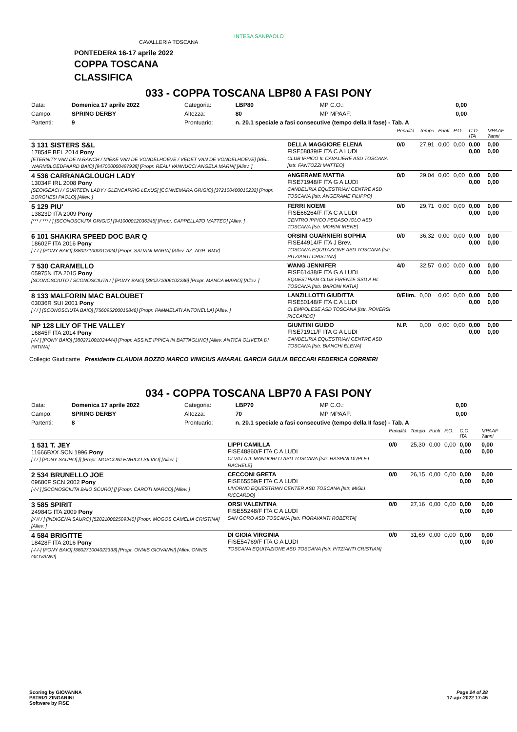CAVALLERIA TOSCANA
INTESA SANPAOLO
PONTEDERA 16-17 aprile 2022
COPPA TOSCANA
CLASSIFICA
033 - COPPA TOSCANA LBP80 A FASI PONY
| Data: | Domenica 17 aprile 2022 | Categoria: | LBP80 | MP C.O.: | 0,00 |
| Campo: | SPRING DERBY | Altezza: | 80 | MP MPAAF: | 0,00 |
| Partenti: | 9 | Prontuario: | n. 20.1 speciale a fasi consecutive (tempo della II fase) - Tab. A | | |
| | | Penalità | Tempo | Punti | P.O. | C.O. ITA | MPAAF 7anni |
| 3 131 SISTERS S&L 17854F BEL 2014 Pony [ETERNITY VAN DE N.RANCH / MIEKE VAN DE VONDELHOEVE / VEDET VAN DE VONDELHOEVE] [BEL. WARMBLOEDPAARD BAIO] [947000000497938] [Propr. REALI VANNUCCI ANGELA MARIA] [Allev. ] | DELLA MAGGIORE ELENA FISE58839/F ITA C A LUDI CLUB IPPICO IL CAVALIERE ASD TOSCANA [Istr. FANTOZZI MATTEO] | 0/0 | 27,91 | 0,00 | 0,00 | 0,00 0,00 | 0,00 0,00 |
| 4 536 CARRANAGLOUGH LADY 13034F IRL 2008 Pony [SEOIGEACH / GURTEEN LADY / GLENCARRIG LEXUS] [CONNEMARA GRIGIO] [372100400010232] [Propr. BORGHESI PAOLO] [Allev. ] | ANGERAME MATTIA FISE71948/F ITA G A LUDI CANDELIRIA EQUESTRIAN CENTRE ASD TOSCANA [Istr. ANGERAME FILIPPO] | 0/0 | 29,04 | 0,00 | 0,00 | 0,00 0,00 | 0,00 0,00 |
| 5 129 PIU' 13823D ITA 2009 Pony [*** / *** / ] [SCONOSCIUTA GRIGIO] [941000012036345] [Propr. CAPPELLATO MATTEO] [Allev. ] | FERRI NOEMI FISE66264/F ITA C A LUDI CENTRO IPPICO PEGASO IOLO ASD TOSCANA [Istr. MORINI IRENE] | 0/0 | 29,71 | 0,00 | 0,00 | 0,00 0,00 | 0,00 0,00 |
| 6 101 SHAKIRA SPEED DOC BAR Q 18602F ITA 2016 Pony [-/-/-] [PONY BAIO] [380271000011624] [Propr. SALVINI MARIA] [Allev. AZ. AGR. BMV] | ORSINI GUARNIERI SOPHIA FISE44914/F ITA J Brev. TOSCANA EQUITAZIONE ASD TOSCANA [Istr. PITZIANTI CRISTIAN] | 0/0 | 36,32 | 0,00 | 0,00 | 0,00 0,00 | 0,00 0,00 |
| 7 530 CARAMELLO 05975N ITA 2015 Pony [SCONOSCIUTO / SCONOSCIUTA / ] [PONY BAIO] [380271006102236] [Propr. MANCA MARIO] [Allev. ] | WANG JENNIFER FISE61438/F ITA G A LUDI EQUESTRIAN CLUB FIRENZE SSD A RL TOSCANA [Istr. BARONI KATIA] | 4/0 | 32,57 | 0,00 | 0,00 | 0,00 0,00 | 0,00 0,00 |
| 8 133 MALFORIN MAC BALOUBET 03036R SUI 2001 Pony [ / / ] [SCONOSCIUTA BAIO] [756095200015846] [Propr. PAMMELATI ANTONELLA] [Allev. ] | LANZILLOTTI GIUDITTA FISE50148/F ITA C A LUDI CI EMPOLESE ASD TOSCANA [Istr. ROVERSI RICCARDO] | 0/Elim. | 0,00 | 0,00 | 0,00 | 0,00 0,00 | 0,00 0,00 |
| NP 128 LILY OF THE VALLEY 16845F ITA 2014 Pony [-/-/ ] [PONY BAIO] [380271001024444] [Propr. ASS.NE IPPICA IN BATTAGLINO] [Allev. ANTICA OLIVETA DI PATINA] | GIUNTINI GUIDO FISE71911/F ITA G A LUDI CANDELIRIA EQUESTRIAN CENTRE ASD TOSCANA [Istr. BIANCHI ELENA] | N.P. | 0,00 | 0,00 | 0,00 | 0,00 0,00 | 0,00 0,00 |
Collegio Giudicante Presidente CLAUDIA BOZZO MARCO VINICIUS AMARAL GARCIA GIULIA BECCARI FEDERICA CORRIERI
034 - COPPA TOSCANA LBP70 A FASI PONY
| Data: | Domenica 17 aprile 2022 | Categoria: | LBP70 | MP C.O.: | 0,00 |
| Campo: | SPRING DERBY | Altezza: | 70 | MP MPAAF: | 0,00 |
| Partenti: | 8 | Prontuario: | n. 20.1 speciale a fasi consecutive (tempo della II fase) - Tab. A | | |
| | | Penalità | Tempo | Punti | P.O. | C.O. ITA | MPAAF 7anni |
| 1 531 T. JEY 11666BXX SCN 1996 Pony [ / / ] [PONY SAURO] [] [Propr. MOSCONI ENRICO SILVIO] [Allev. ] | LIPPI CAMILLA FISE48860/F ITA C A LUDI CI VILLA IL MANDORLO ASD TOSCANA [Istr. RASPINI DUPLET RACHELE] | 0/0 | 25,30 | 0,00 | 0,00 | 0,00 0,00 | 0,00 0,00 |
| 2 534 BRUNELLO JOE 09680F SCN 2002 Pony [-/-/ ] [SCONOSCIUTA BAIO SCURO] [] [Propr. CAROTI MARCO] [Allev. ] | CECCONI GRETA FISE65559/F ITA C A LUDI LIVORNO EQUESTRIAN CENTER ASD TOSCANA [Istr. MIGLI RICCARDO] | 0/0 | 26,15 | 0,00 | 0,00 | 0,00 0,00 | 0,00 0,00 |
| 3 585 SPIRIT 24984G ITA 2009 Pony [// // / ] [INDIGENA SAURO] [528210002509340] [Propr. MOGOS CAMELIA CRISTINA] [Allev. ] | ORSI VALENTINA FISE55248/F ITA C A LUDI SAN GORO ASD TOSCANA [Istr. FIORAVANTI ROBERTA] | 0/0 | 27,16 | 0,00 | 0,00 | 0,00 0,00 | 0,00 0,00 |
| 4 584 BRIGITTE 18428F ITA 2016 Pony [-/-/-] [PONY BAIO] [380271004022333] [Propr. ONNIS GIOVANNI] [Allev. ONNIS GIOVANNI] | DI GIOIA VIRGINIA FISE54769/F ITA G A LUDI TOSCANA EQUITAZIONE ASD TOSCANA [Istr. PITZIANTI CRISTIAN] | 0/0 | 31,69 | 0,00 | 0,00 | 0,00 0,00 | 0,00 0,00 |
Scoring by GIOVANNA
PATRIZI ZINGARINI
Software by FISE
Page 24 of 28
17-apr-2022 17:45